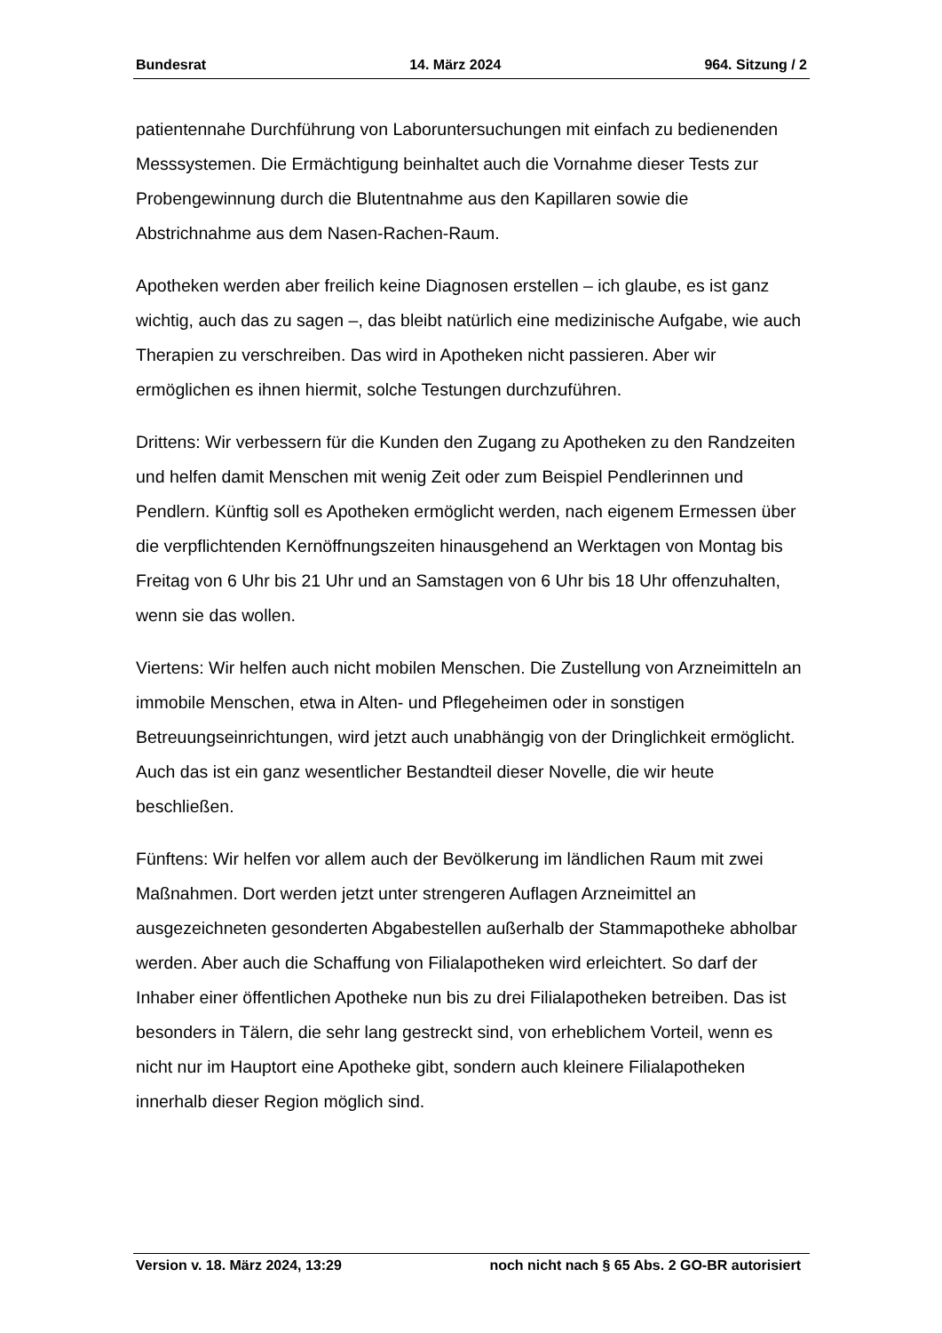Bundesrat 14. März 2024 964. Sitzung / 2
patientennahe Durchführung von Laboruntersuchungen mit einfach zu bedienenden Messsystemen. Die Ermächtigung beinhaltet auch die Vornahme dieser Tests zur Probengewinnung durch die Blutentnahme aus den Kapillaren sowie die Abstrichnahme aus dem Nasen-Rachen-Raum.
Apotheken werden aber freilich keine Diagnosen erstellen – ich glaube, es ist ganz wichtig, auch das zu sagen –, das bleibt natürlich eine medizinische Aufgabe, wie auch Therapien zu verschreiben. Das wird in Apotheken nicht passieren. Aber wir ermöglichen es ihnen hiermit, solche Testungen durchzuführen.
Drittens: Wir verbessern für die Kunden den Zugang zu Apotheken zu den Randzeiten und helfen damit Menschen mit wenig Zeit oder zum Beispiel Pendlerinnen und Pendlern. Künftig soll es Apotheken ermöglicht werden, nach eigenem Ermessen über die verpflichtenden Kernöffnungszeiten hinausgehend an Werktagen von Montag bis Freitag von 6 Uhr bis 21 Uhr und an Samstagen von 6 Uhr bis 18 Uhr offenzuhalten, wenn sie das wollen.
Viertens: Wir helfen auch nicht mobilen Menschen. Die Zustellung von Arzneimitteln an immobile Menschen, etwa in Alten- und Pflegeheimen oder in sonstigen Betreuungseinrichtungen, wird jetzt auch unabhängig von der Dringlichkeit ermöglicht. Auch das ist ein ganz wesentlicher Bestandteil dieser Novelle, die wir heute beschließen.
Fünftens: Wir helfen vor allem auch der Bevölkerung im ländlichen Raum mit zwei Maßnahmen. Dort werden jetzt unter strengeren Auflagen Arzneimittel an ausgezeichneten gesonderten Abgabestellen außerhalb der Stammapotheke abholbar werden. Aber auch die Schaffung von Filialapotheken wird erleichtert. So darf der Inhaber einer öffentlichen Apotheke nun bis zu drei Filialapotheken betreiben. Das ist besonders in Tälern, die sehr lang gestreckt sind, von erheblichem Vorteil, wenn es nicht nur im Hauptort eine Apotheke gibt, sondern auch kleinere Filialapotheken innerhalb dieser Region möglich sind.
Version v. 18. März 2024, 13:29 noch nicht nach § 65 Abs. 2 GO-BR autorisiert